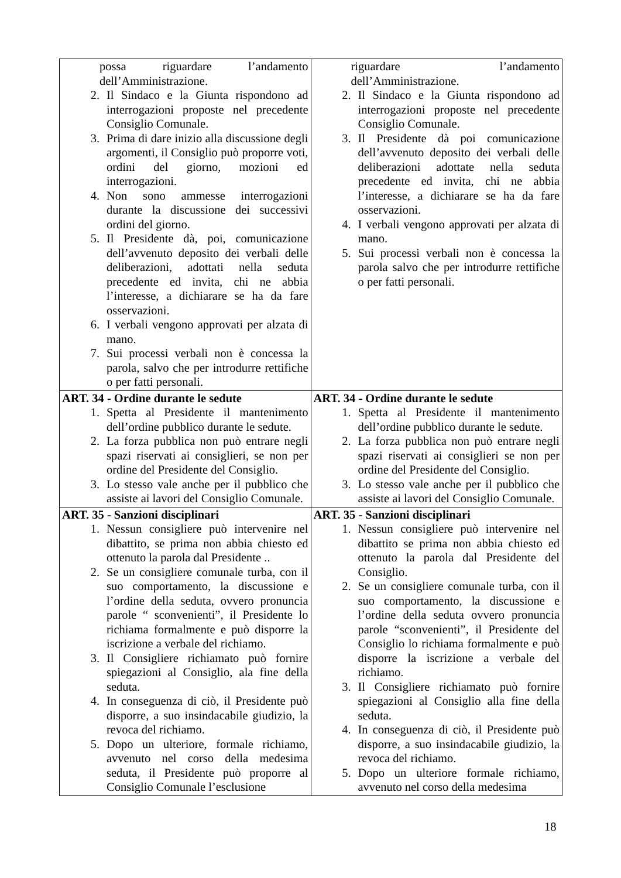| possa riguardare l’andamento dell’Amministrazione. 2. Il Sindaco e la Giunta rispondono ad interrogazioni proposte nel precedente Consiglio Comunale. 3. Prima di dare inizio alla discussione degli argomenti, il Consiglio può proporre voti, ordini del giorno, mozioni ed interrogazioni. 4. Non sono ammesse interrogazioni durante la discussione dei successivi ordini del giorno. 5. Il Presidente dà, poi, comunicazione dell’avvenuto deposito dei verbali delle deliberazioni, adottati nella seduta precedente ed invita, chi ne abbia l’interesse, a dichiarare se ha da fare osservazioni. 6. I verbali vengono approvati per alzata di mano. 7. Sui processi verbali non è concessa la parola, salvo che per introdurre rettifiche o per fatti personali. | riguardare l’andamento dell’Amministrazione. 2. Il Sindaco e la Giunta rispondono ad interrogazioni proposte nel precedente Consiglio Comunale. 3. Il Presidente dà poi comunicazione dell’avvenuto deposito dei verbali delle deliberazioni adottate nella seduta precedente ed invita, chi ne abbia l’interesse, a dichiarare se ha da fare osservazioni. 4. I verbali vengono approvati per alzata di mano. 5. Sui processi verbali non è concessa la parola salvo che per introdurre rettifiche o per fatti personali. |
| ART. 34 - Ordine durante le sedute 1. Spetta al Presidente il mantenimento dell’ordine pubblico durante le sedute. 2. La forza pubblica non può entrare negli spazi riservati ai consiglieri, se non per ordine del Presidente del Consiglio. 3. Lo stesso vale anche per il pubblico che assiste ai lavori del Consiglio Comunale. | ART. 34 - Ordine durante le sedute 1. Spetta al Presidente il mantenimento dell’ordine pubblico durante le sedute. 2. La forza pubblica non può entrare negli spazi riservati ai consiglieri se non per ordine del Presidente del Consiglio. 3. Lo stesso vale anche per il pubblico che assiste ai lavori del Consiglio Comunale. |
| ART. 35 - Sanzioni disciplinari 1. Nessun consigliere può intervenire nel dibattito, se prima non abbia chiesto ed ottenuto la parola dal Presidente .. 2. Se un consigliere comunale turba, con il suo comportamento, la discussione e l’ordine della seduta, ovvero pronuncia parole “ sconvenienti”, il Presidente lo richiama formalmente e può disporre la iscrizione a verbale del richiamo. 3. Il Consigliere richiamato può fornire spiegazioni al Consiglio, ala fine della seduta. 4. In conseguenza di ciò, il Presidente può disporre, a suo insindacabile giudizio, la revoca del richiamo. 5. Dopo un ulteriore, formale richiamo, avvenuto nel corso della medesima seduta, il Presidente può proporre al Consiglio Comunale l’esclusione | ART. 35 - Sanzioni disciplinari 1. Nessun consigliere può intervenire nel dibattito se prima non abbia chiesto ed ottenuto la parola dal Presidente del Consiglio. 2. Se un consigliere comunale turba, con il suo comportamento, la discussione e l’ordine della seduta ovvero pronuncia parole “sconvenienti”, il Presidente del Consiglio lo richiama formalmente e può disporre la iscrizione a verbale del richiamo. 3. Il Consigliere richiamato può fornire spiegazioni al Consiglio alla fine della seduta. 4. In conseguenza di ciò, il Presidente può disporre, a suo insindacabile giudizio, la revoca del richiamo. 5. Dopo un ulteriore formale richiamo, avvenuto nel corso della medesima |
18